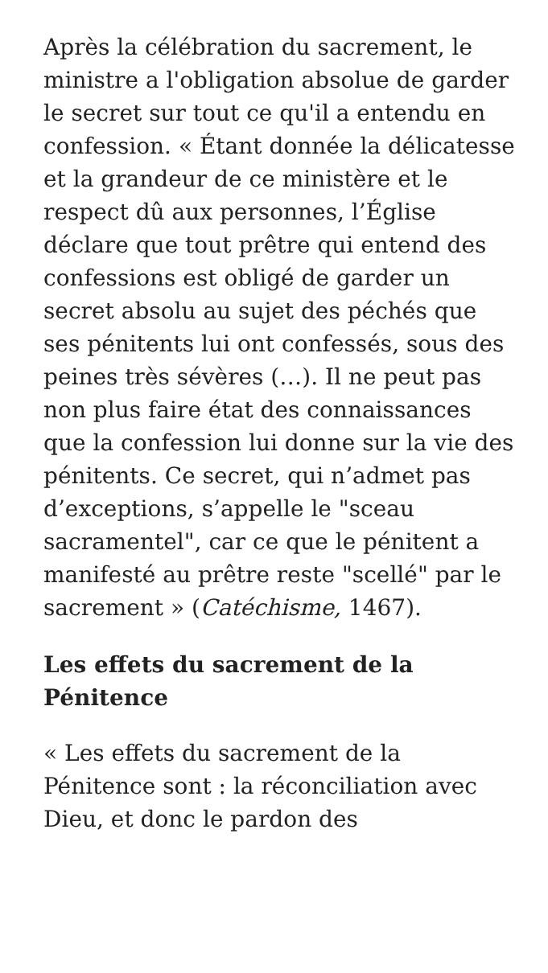Après la célébration du sacrement, le ministre a l'obligation absolue de garder le secret sur tout ce qu'il a entendu en confession. « Étant donnée la délicatesse et la grandeur de ce ministère et le respect dû aux personnes, l’Église déclare que tout prêtre qui entend des confessions est obligé de garder un secret absolu au sujet des péchés que ses pénitents lui ont confessés, sous des peines très sévères (…). Il ne peut pas non plus faire état des connaissances que la confession lui donne sur la vie des pénitents. Ce secret, qui n’admet pas d’exceptions, s’appelle le "sceau sacramentel", car ce que le pénitent a manifesté au prêtre reste "scellé" par le sacrement » (Catéchisme, 1467).
Les effets du sacrement de la Pénitence
« Les effets du sacrement de la Pénitence sont : la réconciliation avec Dieu, et donc le pardon des